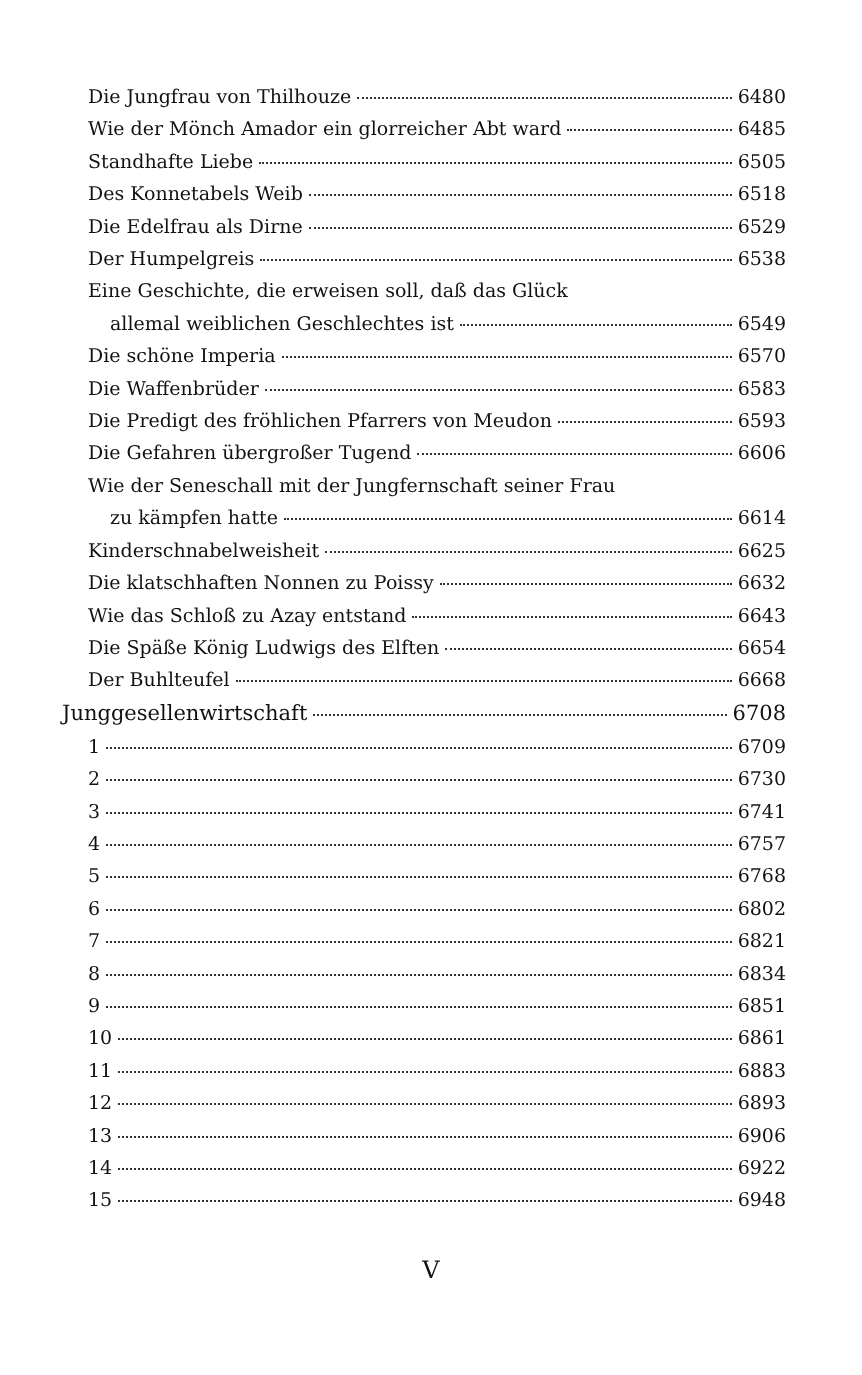Die Jungfrau von Thilhouze 6480
Wie der Mönch Amador ein glorreicher Abt ward 6485
Standhafte Liebe 6505
Des Konnetabels Weib 6518
Die Edelfrau als Dirne 6529
Der Humpelgreis 6538
Eine Geschichte, die erweisen soll, daß das Glück
allemal weiblichen Geschlechtes ist 6549
Die schöne Imperia 6570
Die Waffenbrüder 6583
Die Predigt des fröhlichen Pfarrers von Meudon 6593
Die Gefahren übergroßer Tugend 6606
Wie der Seneschall mit der Jungfernschaft seiner Frau
zu kämpfen hatte 6614
Kinderschnabelweisheit 6625
Die klatschhaften Nonnen zu Poissy 6632
Wie das Schloß zu Azay entstand 6643
Die Späße König Ludwigs des Elften 6654
Der Buhlteufel 6668
Junggesellenwirtschaft 6708
1 6709
2 6730
3 6741
4 6757
5 6768
6 6802
7 6821
8 6834
9 6851
10 6861
11 6883
12 6893
13 6906
14 6922
15 6948
V